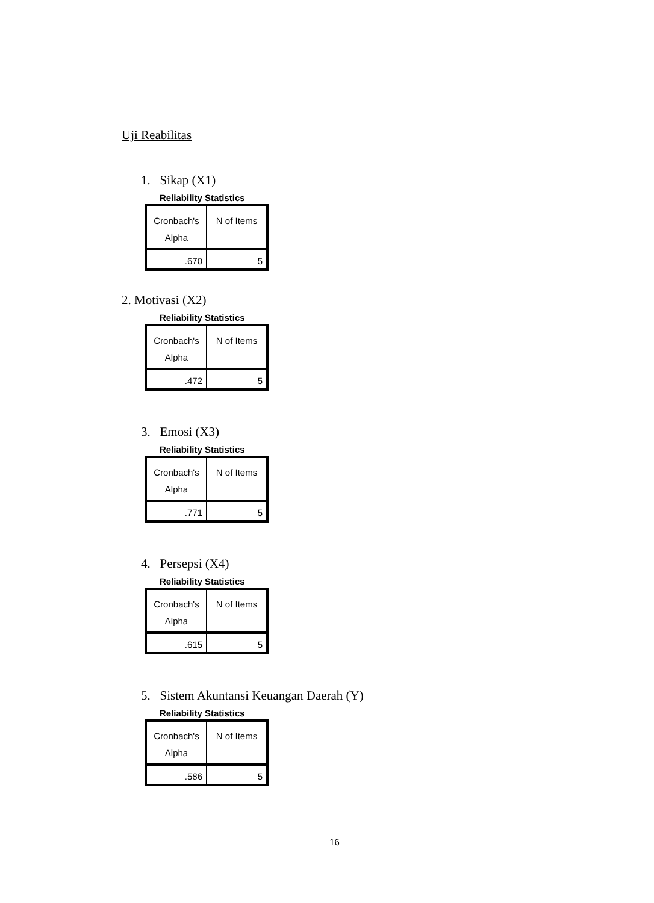Uji Reabilitas
1. Sikap (X1)
Reliability Statistics
| Cronbach's Alpha | N of Items |
| --- | --- |
| .670 | 5 |
2. Motivasi (X2)
Reliability Statistics
| Cronbach's Alpha | N of Items |
| --- | --- |
| .472 | 5 |
3. Emosi (X3)
Reliability Statistics
| Cronbach's Alpha | N of Items |
| --- | --- |
| .771 | 5 |
4. Persepsi (X4)
Reliability Statistics
| Cronbach's Alpha | N of Items |
| --- | --- |
| .615 | 5 |
5. Sistem Akuntansi Keuangan Daerah (Y)
Reliability Statistics
| Cronbach's Alpha | N of Items |
| --- | --- |
| .586 | 5 |
16